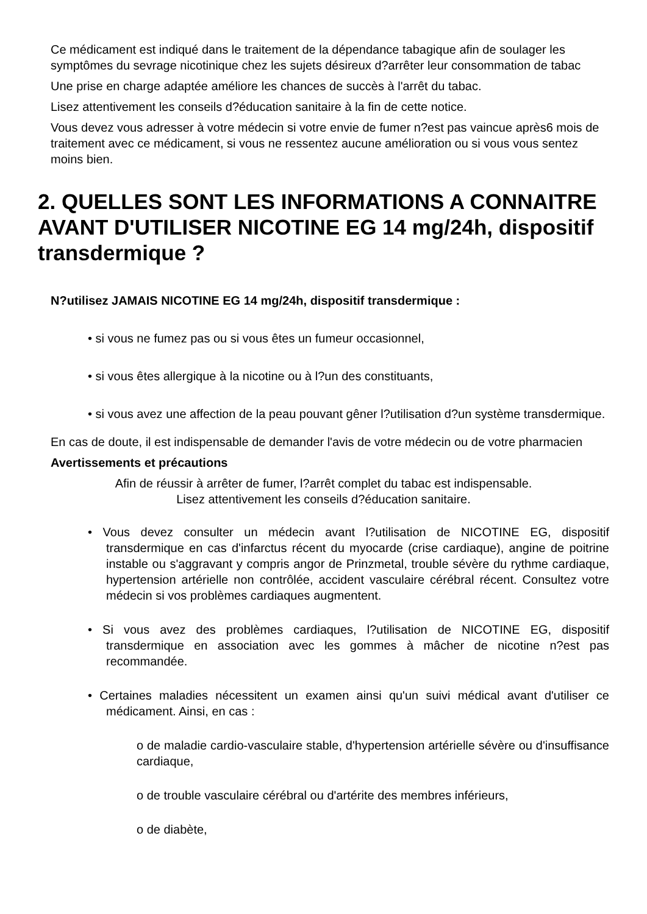Ce médicament est indiqué dans le traitement de la dépendance tabagique afin de soulager les symptômes du sevrage nicotinique chez les sujets désireux d?arrêter leur consommation de tabac
Une prise en charge adaptée améliore les chances de succès à l'arrêt du tabac.
Lisez attentivement les conseils d?éducation sanitaire à la fin de cette notice.
Vous devez vous adresser à votre médecin si votre envie de fumer n?est pas vaincue après6 mois de traitement avec ce médicament, si vous ne ressentez aucune amélioration ou si vous vous sentez moins bien.
2. QUELLES SONT LES INFORMATIONS A CONNAITRE AVANT D'UTILISER NICOTINE EG 14 mg/24h, dispositif transdermique ?
N?utilisez JAMAIS NICOTINE EG 14 mg/24h, dispositif transdermique :
• si vous ne fumez pas ou si vous êtes un fumeur occasionnel,
• si vous êtes allergique à la nicotine ou à l?un des constituants,
• si vous avez une affection de la peau pouvant gêner l?utilisation d?un système transdermique.
En cas de doute, il est indispensable de demander l'avis de votre médecin ou de votre pharmacien
Avertissements et précautions
Afin de réussir à arrêter de fumer, l?arrêt complet du tabac est indispensable.
Lisez attentivement les conseils d?éducation sanitaire.
• Vous devez consulter un médecin avant l?utilisation de NICOTINE EG, dispositif transdermique en cas d'infarctus récent du myocarde (crise cardiaque), angine de poitrine instable ou s'aggravant y compris angor de Prinzmetal, trouble sévère du rythme cardiaque, hypertension artérielle non contrôlée, accident vasculaire cérébral récent. Consultez votre médecin si vos problèmes cardiaques augmentent.
• Si vous avez des problèmes cardiaques, l?utilisation de NICOTINE EG, dispositif transdermique en association avec les gommes à mâcher de nicotine n?est pas recommandée.
• Certaines maladies nécessitent un examen ainsi qu'un suivi médical avant d'utiliser ce médicament. Ainsi, en cas :
o de maladie cardio-vasculaire stable, d'hypertension artérielle sévère ou d'insuffisance cardiaque,
o de trouble vasculaire cérébral ou d'artérite des membres inférieurs,
o de diabète,